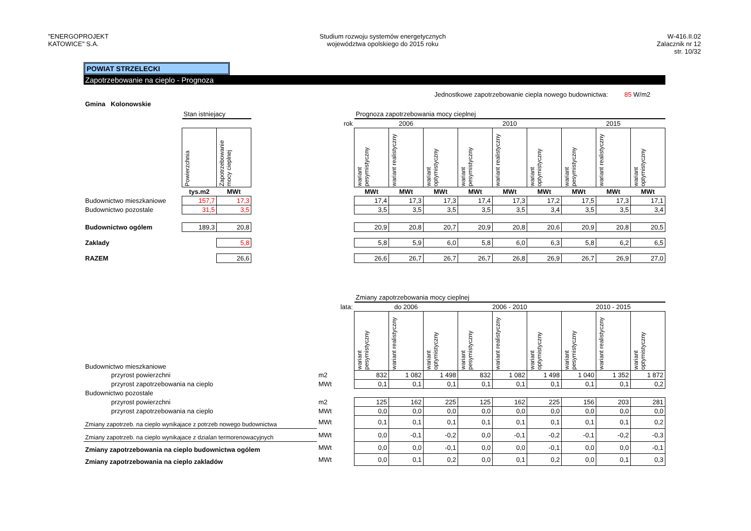"ENERGOPROJEKT
KATOWICE" S.A.
Studium rozwoju systemów energetycznych
województwa opolskiego do 2015 roku
W-416.II.02
Zalacznik nr 12
str. 10/32
POWIAT STRZELECKI
Zapotrzebowanie na cieplo - Prognoza
Jednostkowe zapotrzebowanie ciepla nowego budownictwa: 85 W/m2
Gmina Kolonowskie
| | Stan istniejacy | | | Prognoza zapotrzebowania mocy cieplnej | | | | | | | | |
| | | | rok | 2006 | | | 2010 | | | 2015 | | |
| | Powierzchnia | Zapotrzebowanie mocy cieplnej | | wariant pesymistyczny | wariant realistyczny | wariant optymistyczny | wariant pesymistyczny | wariant realistyczny | wariant optymistyczny | wariant pesymistyczny | wariant realistyczny | wariant optymistyczny |
| | tys.m2 | MWt | | MWt | MWt | MWt | MWt | MWt | MWt | MWt | MWt | MWt |
| Budownictwo mieszkaniowe | 157,7 | 17,3 | | 17,4 | 17,3 | 17,3 | 17,4 | 17,3 | 17,2 | 17,5 | 17,3 | 17,1 |
| Budownictwo pozostale | 31,5 | 3,5 | | 3,5 | 3,5 | 3,5 | 3,5 | 3,5 | 3,4 | 3,5 | 3,5 | 3,4 |
| Budownictwo ogólem | 189,3 | 20,8 | | 20,9 | 20,8 | 20,7 | 20,9 | 20,8 | 20,6 | 20,9 | 20,8 | 20,5 |
| Zaklady | | 5,8 | | 5,8 | 5,9 | 6,0 | 5,8 | 6,0 | 6,3 | 5,8 | 6,2 | 6,5 |
| RAZEM | | 26,6 | | 26,6 | 26,7 | 26,7 | 26,7 | 26,8 | 26,9 | 26,7 | 26,9 | 27,0 |
| | | Zmiany zapotrzebowania mocy cieplnej | | | | | | | | |
| | lata: | do 2006 | | | 2006 - 2010 | | | 2010 - 2015 | | |
| Budownictwo mieszkaniowe | | wariant pesymistyczny | wariant realistyczny | wariant optymistyczny | wariant pesymistyczny | wariant realistyczny | wariant optymistyczny | wariant pesymistyczny | wariant realistyczny | wariant optymistyczny |
| przyrost powierzchni | m2 | 832 | 1 082 | 1 498 | 832 | 1 082 | 1 498 | 1 040 | 1 352 | 1 872 |
| przyrost zapotrzebowania na cieplo | MWt | 0,1 | 0,1 | 0,1 | 0,1 | 0,1 | 0,1 | 0,1 | 0,1 | 0,2 |
| Budownictwo pozostale | | | | | | | | | | |
| przyrost powierzchni | m2 | 125 | 162 | 225 | 125 | 162 | 225 | 156 | 203 | 281 |
| przyrost zapotrzebowania na cieplo | MWt | 0,0 | 0,0 | 0,0 | 0,0 | 0,0 | 0,0 | 0,0 | 0,0 | 0,0 |
| Zmiany zapotrzeb. na cieplo wynikajace z potrzeb nowego budownictwa | MWt | 0,1 | 0,1 | 0,1 | 0,1 | 0,1 | 0,1 | 0,1 | 0,1 | 0,2 |
| Zmiany zapotrzeb. na cieplo wynikajace z dzialan termorenowacyjnych | MWt | 0,0 | -0,1 | -0,2 | 0,0 | -0,1 | -0,2 | -0,1 | -0,2 | -0,3 |
| Zmiany zapotrzebowania na cieplo budownictwa ogólem | MWt | 0,0 | 0,0 | -0,1 | 0,0 | 0,0 | -0,1 | 0,0 | 0,0 | -0,1 |
| Zmiany zapotrzebowania na cieplo zakladów | MWt | 0,0 | 0,1 | 0,2 | 0,0 | 0,1 | 0,2 | 0,0 | 0,1 | 0,3 |